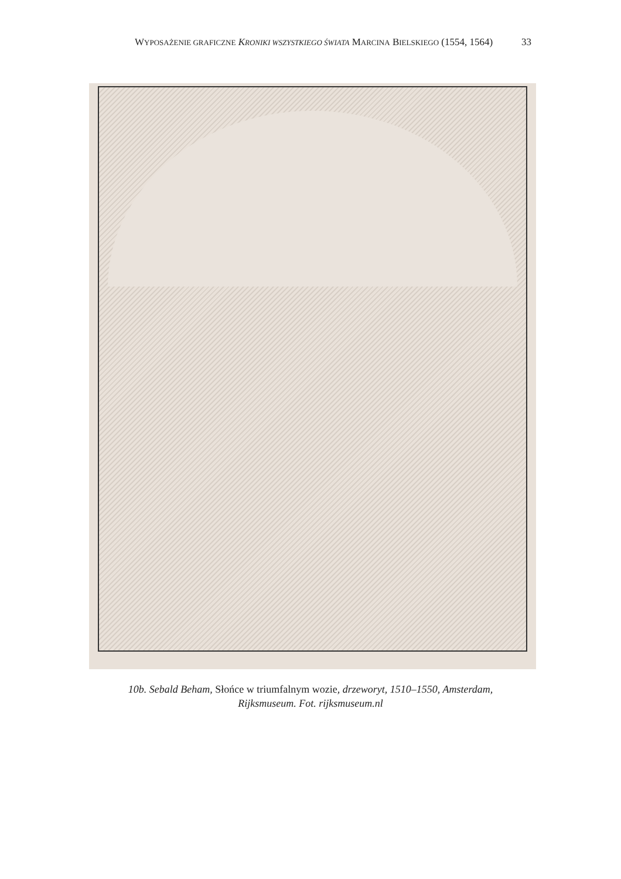WYPOSAŻENIE GRAFICZNE KRONIKI WSZYSTKIEGO ŚWIATA MARCINA BIELSKIEGO (1554, 1564)
33
10b. Sebald Beham, Słońce w triumfalnym wozie, drzeworyt, 1510–1550, Amsterdam,
Rijksmuseum. Fot. rijksmuseum.nl